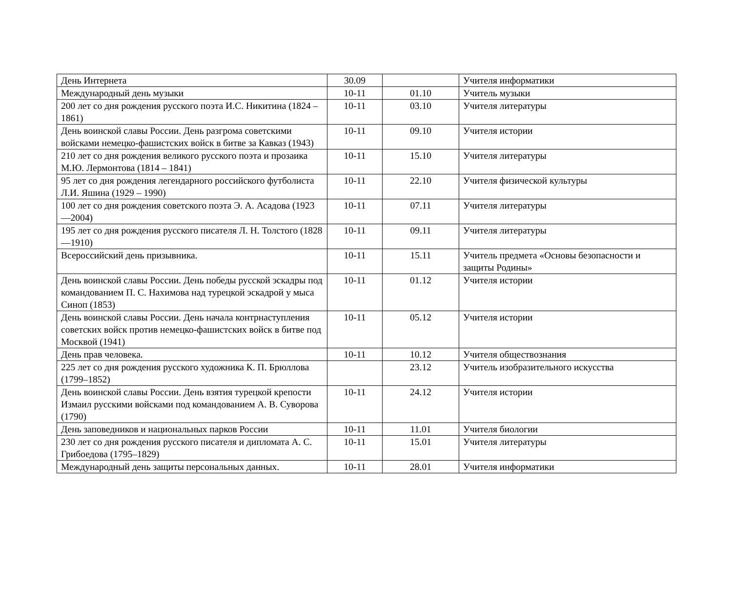| День Интернета | 30.09 | | Учителя информатики |
| Международный день музыки | 10-11 | 01.10 | Учитель музыки |
| 200 лет со дня рождения русского поэта И.С. Никитина (1824 – 1861) | 10-11 | 03.10 | Учителя литературы |
| День воинской славы России. День разгрома советскими войсками немецко-фашистских войск в битве за Кавказ (1943) | 10-11 | 09.10 | Учителя истории |
| 210 лет со дня рождения великого русского поэта и прозаика М.Ю. Лермонтова (1814 – 1841) | 10-11 | 15.10 | Учителя литературы |
| 95 лет со дня рождения легендарного российского футболиста Л.И. Яшина (1929 – 1990) | 10-11 | 22.10 | Учителя физической культуры |
| 100 лет со дня рождения советского поэта Э. А. Асадова (1923—2004) | 10-11 | 07.11 | Учителя литературы |
| 195 лет со дня рождения русского писателя Л. Н. Толстого (1828—1910) | 10-11 | 09.11 | Учителя литературы |
| Всероссийский день призывника. | 10-11 | 15.11 | Учитель предмета «Основы безопасности и защиты Родины» |
| День воинской славы России. День победы русской эскадры под командованием П. С. Нахимова над турецкой эскадрой у мыса Синоп (1853) | 10-11 | 01.12 | Учителя истории |
| День воинской славы России. День начала контрнаступления советских войск против немецко-фашистских войск в битве под Москвой (1941) | 10-11 | 05.12 | Учителя истории |
| День прав человека. | 10-11 | 10.12 | Учителя обществознания |
| 225 лет со дня рождения русского художника К. П. Брюллова (1799–1852) | | 23.12 | Учитель изобразительного искусства |
| День воинской славы России. День взятия турецкой крепости Измаил русскими войсками под командованием А. В. Суворова (1790) | 10-11 | 24.12 | Учителя истории |
| День заповедников и национальных парков России | 10-11 | 11.01 | Учителя биологии |
| 230 лет со дня рождения русского писателя и дипломата А. С. Грибоедова (1795–1829) | 10-11 | 15.01 | Учителя литературы |
| Международный день защиты персональных данных. | 10-11 | 28.01 | Учителя информатики |